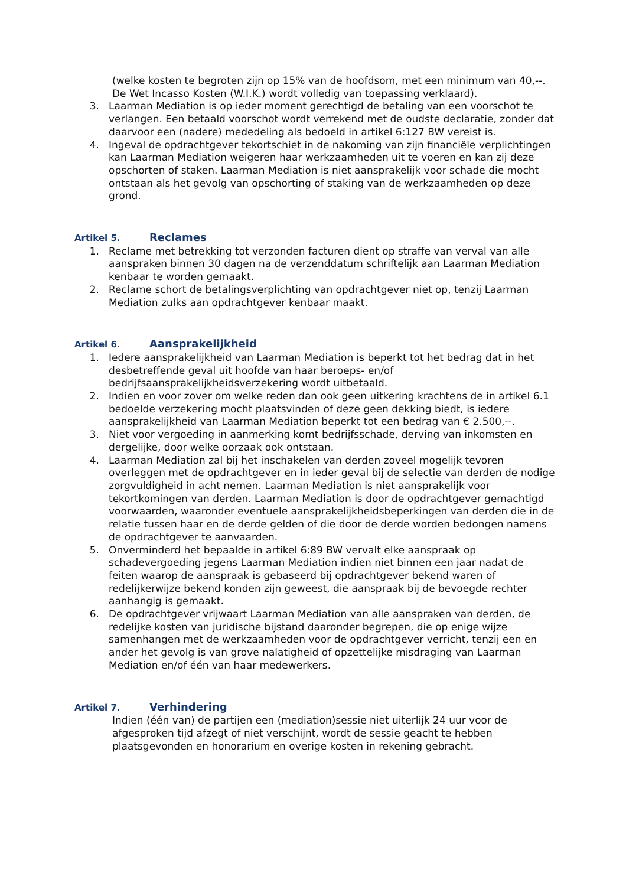(welke kosten te begroten zijn op 15% van de hoofdsom, met een minimum van 40,--. De Wet Incasso Kosten (W.I.K.) wordt volledig van toepassing verklaard).
3. Laarman Mediation is op ieder moment gerechtigd de betaling van een voorschot te verlangen. Een betaald voorschot wordt verrekend met de oudste declaratie, zonder dat daarvoor een (nadere) mededeling als bedoeld in artikel 6:127 BW vereist is.
4. Ingeval de opdrachtgever tekortschiet in de nakoming van zijn financiële verplichtingen kan Laarman Mediation weigeren haar werkzaamheden uit te voeren en kan zij deze opschorten of staken. Laarman Mediation is niet aansprakelijk voor schade die mocht ontstaan als het gevolg van opschorting of staking van de werkzaamheden op deze grond.
Artikel 5. Reclames
1. Reclame met betrekking tot verzonden facturen dient op straffe van verval van alle aanspraken binnen 30 dagen na de verzenddatum schriftelijk aan Laarman Mediation kenbaar te worden gemaakt.
2. Reclame schort de betalingsverplichting van opdrachtgever niet op, tenzij Laarman Mediation zulks aan opdrachtgever kenbaar maakt.
Artikel 6. Aansprakelijkheid
1. Iedere aansprakelijkheid van Laarman Mediation is beperkt tot het bedrag dat in het desbetreffende geval uit hoofde van haar beroeps- en/of bedrijfsaansprakelijkheidsverzekering wordt uitbetaald.
2. Indien en voor zover om welke reden dan ook geen uitkering krachtens de in artikel 6.1 bedoelde verzekering mocht plaatsvinden of deze geen dekking biedt, is iedere aansprakelijkheid van Laarman Mediation beperkt tot een bedrag van € 2.500,--.
3. Niet voor vergoeding in aanmerking komt bedrijfsschade, derving van inkomsten en dergelijke, door welke oorzaak ook ontstaan.
4. Laarman Mediation zal bij het inschakelen van derden zoveel mogelijk tevoren overleggen met de opdrachtgever en in ieder geval bij de selectie van derden de nodige zorgvuldigheid in acht nemen. Laarman Mediation is niet aansprakelijk voor tekortkomingen van derden. Laarman Mediation is door de opdrachtgever gemachtigd voorwaarden, waaronder eventuele aansprakelijkheidsbeperkingen van derden die in de relatie tussen haar en de derde gelden of die door de derde worden bedongen namens de opdrachtgever te aanvaarden.
5. Onverminderd het bepaalde in artikel 6:89 BW vervalt elke aanspraak op schadevergoeding jegens Laarman Mediation indien niet binnen een jaar nadat de feiten waarop de aanspraak is gebaseerd bij opdrachtgever bekend waren of redelijkerwijze bekend konden zijn geweest, die aanspraak bij de bevoegde rechter aanhangig is gemaakt.
6. De opdrachtgever vrijwaart Laarman Mediation van alle aanspraken van derden, de redelijke kosten van juridische bijstand daaronder begrepen, die op enige wijze samenhangen met de werkzaamheden voor de opdrachtgever verricht, tenzij een en ander het gevolg is van grove nalatigheid of opzettelijke misdraging van Laarman Mediation en/of één van haar medewerkers.
Artikel 7. Verhindering
Indien (één van) de partijen een (mediation)sessie niet uiterlijk 24 uur voor de afgesproken tijd afzegt of niet verschijnt, wordt de sessie geacht te hebben plaatsgevonden en honorarium en overige kosten in rekening gebracht.